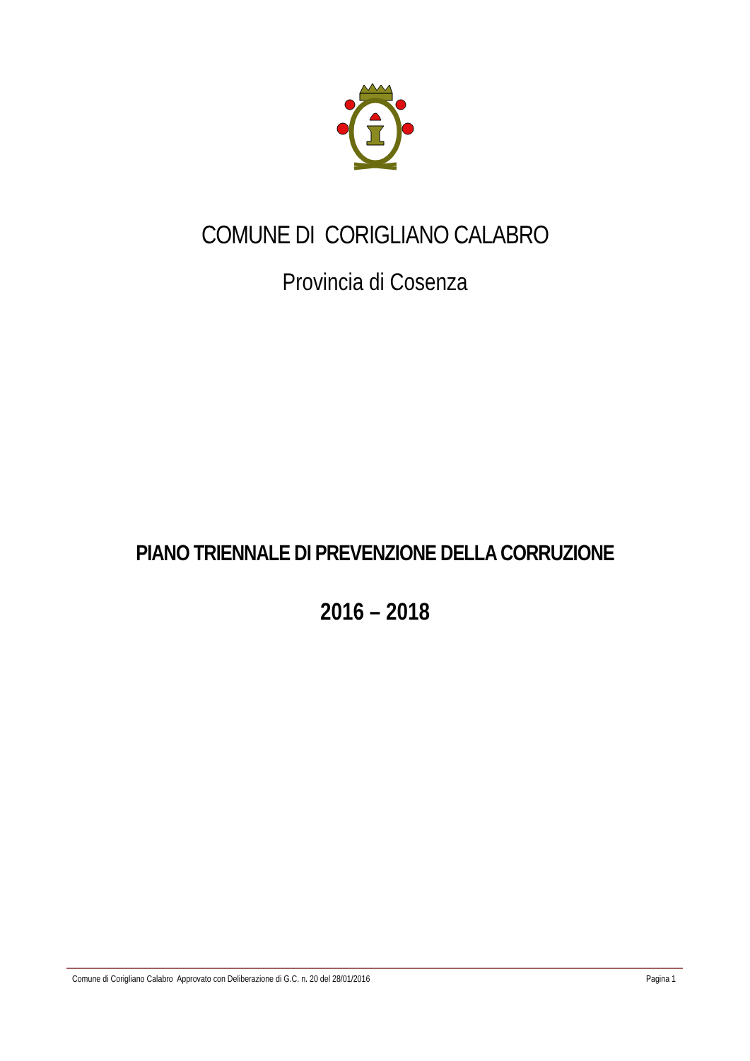COMUNE DI CORIGLIANO CALABRO
Provincia di Cosenza
PIANO TRIENNALE DI PREVENZIONE DELLA CORRUZIONE
2016 – 2018
Comune di Corigliano Calabro Approvato con Deliberazione di G.C. n. 20 del 28/01/2016 Pagina 1